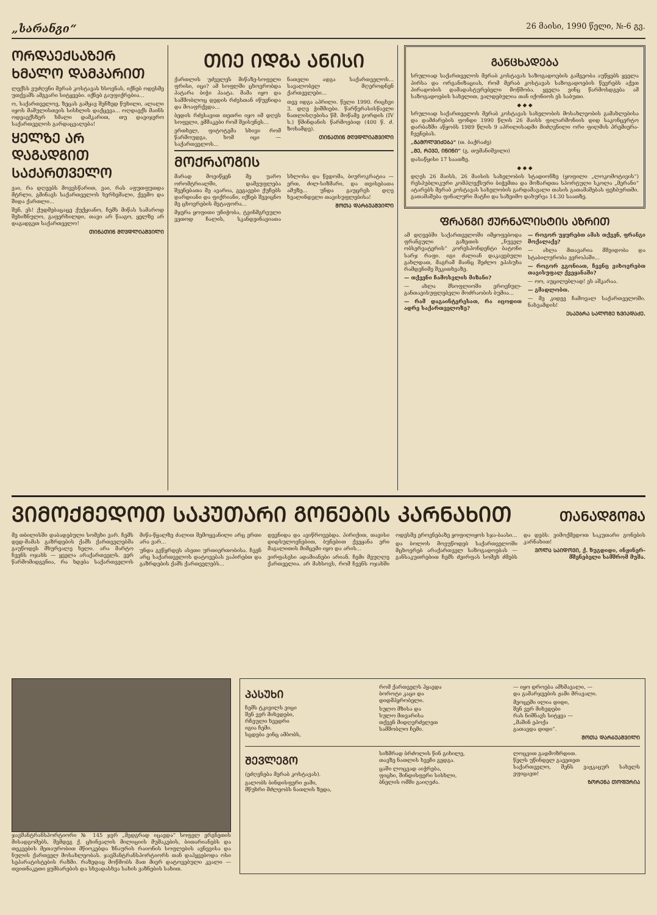„სარანგი“26 მაისი, 1990 წელი, №-6 გვ.
ᲝᲠᲓᲐᲔᲥᲡᲐᲖᲔᲠ ᲮᲛᲐᲚᲝ ᲓᲐᲛᲙᲐᲠᲘᲗ
ლექსს ვუძღვნი მერაბ კოსტავას ხსოვნას, იქნებ ოდესმე უთქვამს ამგვარი სიტყვები. იქნებ გაუფიქრებია...
ო, საქართველოვ, ზეცას გამყავ შენზედ წუხილი, ალალი იყოს მამულისთვის სისხლის დაქცევა... ოღდაექს მაინს ოდეაექსზერ ხმალი დამკარით, თუ დავიჯერო საქართველოს გარდაცვალება!
ᲧᲔᲚᲖᲔ ᲐᲠ ᲓᲐᲒᲐᲓᲒᲘᲗ ᲡᲐᲥᲐᲠᲗᲕᲔᲚᲝ
ვაი, რა დღეებს მოვესწარით, ვაი, რას აფუთფუთდა მტრლი, გმინავს საქართველოს ხერხემალი, ქვემო და შიდა ქართლი...
შენ, ეს! ქუდმებაცაცე ქუქყიანო, ჩემს მიწას სამაროდ შეხიზნულო, გაფერხილდი, თავი არ წააგო, ყელზე არ დაგადგეთ საქართველო!
ᲗᲘᲜᲐᲗᲘᲜ ᲛᲦᲕᲓᲚᲘᲐᲨᲕᲘᲚᲘ
ᲗᲘᲔ ᲘᲓᲒᲐ ᲐᲜᲘᲡᲘ
ქართლის უძველეს მიწაზე-სოფელი ფრისი, იცი? ამ სოფლში ცხოვრობდა პატარა ბიჭი პაატა. მამა იყო და სამშობლოც დედის რძესთან იწუვნიდა და მოაფრქვდა...
ბედის რძესავით თეთრი იყო იმ დღეს სოფელი, ემშაკები რომ შეისუნეს...
ერთხელ, ფიტოტემა სხივი რომ წარმოუდგა, ხომ იცი — საქართველოს...
ნათელი ადგა საქართველოს... სავალობელ მღეროდნენ ქართველები...
თვე იდგა აპრილი. წელი 1990. რიცხვი 3. დღე ჭიშმიები. წარწერასისწავლი ნათლისღებისა წმ. მოწამე გორდის (IV ს.) წმინდანის წარმოებიდ (400 წ. ძ. ზოხამდე).
ᲗᲘᲜᲐᲗᲘᲜ ᲛᲦᲕᲓᲚᲘᲐᲨᲕᲘᲚᲘ
ᲛᲝᲥᲠᲐᲝᲒᲘᲡ
მარად მოვიწყენ მე უარო ორომტრიალში, დამეუფლება შვენებათა მე ავარია, გეგავები ქუჩებს დარდიანი და ფიქრიანი, იქნებ შევიცნო მე ცხოვრების მეტაფორა...
მჯერა ყოფითი უნიჭობა, ტვინმგრეული ვეთოდ ჩალის, სკანდეინავიათა სხლოსა და წვდომა, ბიუროკრატია — ერთ, ძილ-სიზმარი, და თვისებათა ამუზე... უნდა გაუცრეს დღე ხვალინდელი თავისუფლებისა!
ᲨᲝᲗᲐ ᲓᲐᲠᲑᲣᲐᲨᲕᲘᲚᲘ
ᲒᲐᲜᲪᲮᲐᲓᲔᲑᲐ
სრულიად საქართველოს მერაბ კოსტავას საზოგადოების გამგეობა აუწყებს ყველა პირსა და ორგანიზაციას, რომ მერაბ კოსტავას საზოგადოების წევრებს აქვთ პირადობის დამადასტურებელი მოწმობა. ყველა ვინც წარმოსდგება ამ საზოგადოების სახელით, ვალდებულია თან იქონიოს ეს საბუთი.
◆ ◆ ◆
სრულიად საქართველოს მერაბ კოსტავას სახელობის მოსახლეობის გამახლებისა და დამძარების ფონდი 1990 წლის 26 მაისს ფილარმონიის დიდ საკონცერტო დარბაზში აწყობს 1989 წლის 9 აპრილისადმი მიძღვნილი ორი ფილმის პრემიერა-ჩვენებას.
„ᲒᲐᲛᲝᲚᲕᲘᲫᲔᲑᲐ“ (თ. ბაქრაძე)
„ᲛᲔ, ᲠᲔᲕᲔ, ᲘᲜᲘᲜᲘ“ (გ. თუმანიშვილი)
დასაწყისი 17 საათზე.
◆ ◆ ◆
დღეს 26 მაისს, 26 მაისის სახელობის სტადიონზე (ყოფილი „ლოკომოტივის“) რესპუბლიკური კომპლექსური ბიჭემთა და მოზარდთა სპორტული სკოლა „მერანი“ ატარებს მერაბ კოსტავას სახელობის გარდამავალი თასის გათამაშებას ფეხბურთში. გათამაშება ფინალური მატჩი და საზეიმო დახურვა 14.30 საათზე.
ᲤᲠᲐᲜᲒᲘ ᲟᲣᲠᲜᲐᲚᲘᲡᲢᲘᲡ ᲐᲖᲠᲘᲗ
ამ დღეებში საქართველოში იმყოფებოდა ფრანგული გაზეთის „ნუველ ობსერვატერის“ კორესპონდენტი ბატონი სარჯ რაფი. იგი ძალიან დაკავებული გახლდათ, მაგრამ მაინც შეძლო ეპასუხა რამდენიმე შეკითხვაზე.
— თქვენი ჩამოსვლის მიზანი?
— ახლა მსოფლიოში ეროვნულ-განთავისუფლებელი მოძრაობის ბუმია...
— რამ დაგაინტერესათ, რა იცოდით ადრე საქართველოზე?
— როგორ უყურებთ ამას თქვენ, ფრანგი მოქალაქე?
— ახლა მთავარია მშვიდობა და სტაბილურობა ევროპაში...
— როგორ გგონიათ, ჩვენც ვიხოვრებთ თავისუფალ ქვეყანაში?
— ოო, აუცილებლად! ეს აშკარაა.
— გმადლობთ.
— მე კიდევ ჩამოვალ საქართველოში. ნახვამდის!
ᲔᲡᲐᲣᲑᲠᲐ ᲡᲐᲚᲝᲛᲔ ᲖᲕᲘᲐᲓᲐᲫᲔ.
ᲕᲘᲛᲝᲥᲛᲔᲓᲝᲗ ᲡᲐᲙᲣᲗᲐᲠᲘ ᲒᲝᲜᲔᲑᲘᲡ ᲙᲐᲠᲜᲐᲮᲘᲗ
ᲗᲐᲜᲐᲓᲒᲝᲛᲐ
მე თბილისში დაბადებული სომეხი ვარ. ჩემს დედ-მამას გაზრდების ქამს ქართველებმა გაუწოდეს მხურვალე ხელი. არა მარტო ჩვენს ოჯახს — ყველა არაქართველს. ვერ წარმომიდგენია, რა ხდება საქართველოს მიწა-წყალზე ძალით შემოყვანილი არც ერთი არა ვარ...
უნდა გვწყრდეს ასეთი ურთიერთობისა. ჩვენ არც საქართველოს დატოვებას ვაპირებთ და გაზრდების ქამს ქართველებს...
დევნიდა და ავიწროვებდა. პირიქით, თავისი დიდსულოვნებით, ბუნებით ქვეყანა ერი მაგალითის მიმცემი იყო და არის...
ვირფასესი ადამიანები არიან. ჩემი მეუღლე ქართველია. არ მახსოვს, რომ ჩვენს ოჯახში ოდესმე ეროვნებაზე ყოფილიყოს სჯა-ბაასი...
და ბოლოს მოვუწოდებ საქართველოში მცხოვრებ არაქართველ საზოგადოებას — განსაკუთრებით ჩემს ძვირფას სომეხ ძმებს და დებს: ვიმოქმედოთ საკუთარი გონების კარნახით!
ᲕᲝᲚᲐ ᲡᲐᲘᲓᲝᲕᲘ, ქ. ზუგდიდი, ინჟინერ-მშენებელი სამშრომ მუშა.
ჯავშანტრანსპორტიორი № 145 ჯერ „მედგრად იცავდა“ სოფელ ერგნეთის მისადგომებს, შემდეგ ქ. ცხინვალის მილიციის მუშაკების, ბითარიანებს და თეკეების მეთაურობით მწიოკებდა ზნაურის რაიონის სოფლების ავნევისა და ნულის ქართველ მოსახლეობას. ჯავშანტრანსპორტიორს თან დაჰყვებოდა ოსი სეპარატისტების რაზმი. რაზედაც მოწმობს მათ მიერ დატოვებული კვალი — თვითნაკეთი ყუმბარების და სხვადასხვა სახის ვაზნების სახით.
ᲞᲐᲡᲣᲮᲘ
ჩემს ტკივილს ვიცი
შენ ვერ მიხვდები,
რჩეული ხვედრი
იგია ჩემი.
სცდება ვინც ამბობს,
რომ ქართველს ჰყავდა
ბოროტი კაცი და
დიდმპყრობელი.
სულო მზისა და
სულო მთვარისა
თქვენ მიდღვრძელეთ
სამშობლო ჩემი.
— იყო დროება ამხმავალი, —
და გამარჯვების ჟამი მრავალი.
მეოცეში ილია დიდი,
შენ ვერ მიხვდები
რას ნიშნავს სიტყვა —
„მაშინ ეპოქა
გათავდა დიდი“.
ᲨᲝᲗᲐ ᲓᲐᲠᲑᲣᲐᲨᲕᲘᲚᲘ
ᲨᲔᲕᲚᲔᲒᲝ
(ეძღვნება მერაბ კოსტავას).
გალობს ბინდისფერი ჟამი,
მწუხრი მძლეობს ნათლის ზედა,
სიზმრად ბრძოლის წინ გიხილე,
თავზე ნათლის ხვეჩი გედგა.
ცაში ლოცვად აიჭრება,
ფიცხი, შინდისფერი სისხლი,
ბნელის ომში გაიღვძა.
ლოცვით გადმოზრდით.
წელს უწინდელ გავეთეთ
საქართველო, შენს ვაჟკაცურ სახელს ვფიცავთ!
ᲖᲝᲠᲔᲜᲐ ᲗᲝᲤᲣᲠᲘᲐ